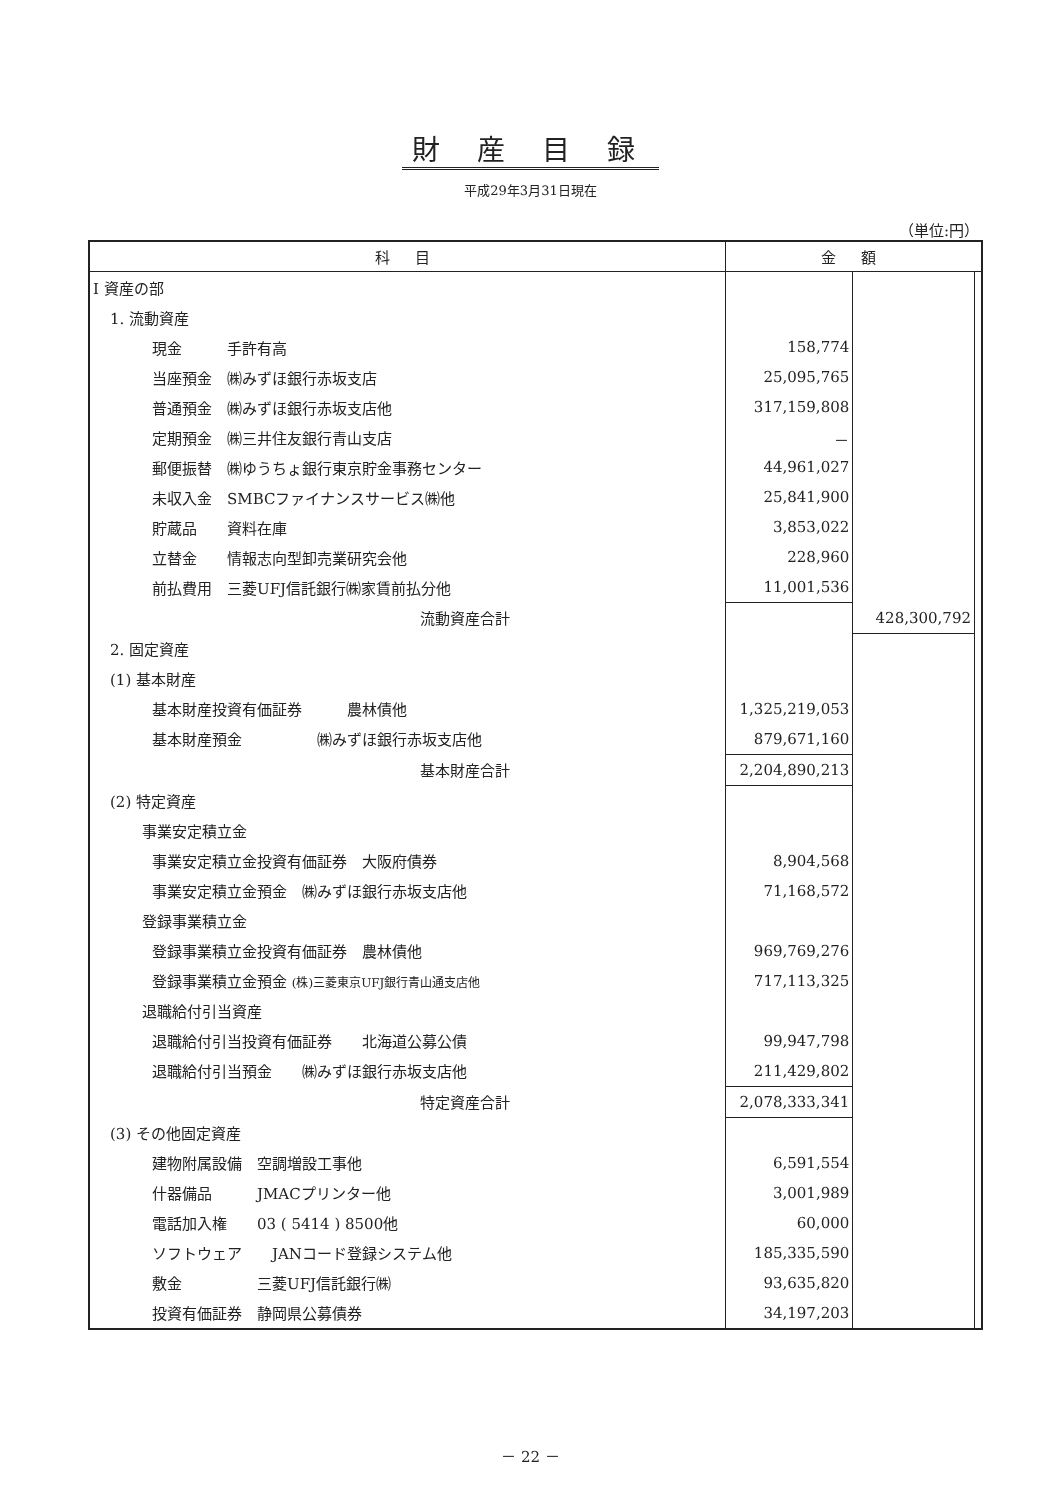財 産 目 録
平成29年3月31日現在
（単位:円）
| 科 目 | 金 額 | | |
| --- | --- | --- | --- |
| Ⅰ 資産の部 | | | |
| 1. 流動資産 | | | |
| 現金 手許有高 | 158,774 | | |
| 当座預金 ㈱みずほ銀行赤坂支店 | 25,095,765 | | |
| 普通預金 ㈱みずほ銀行赤坂支店他 | 317,159,808 | | |
| 定期預金 ㈱三井住友銀行青山支店 | － | | |
| 郵便振替 ㈱ゆうちょ銀行東京貯金事務センター | 44,961,027 | | |
| 未収入金 SMBCファイナンスサービス㈱他 | 25,841,900 | | |
| 貯蔵品 資料在庫 | 3,853,022 | | |
| 立替金 情報志向型卸売業研究会他 | 228,960 | | |
| 前払費用 三菱UFJ信託銀行㈱家賃前払分他 | 11,001,536 | | |
| 流動資産合計 | | 428,300,792 | |
| 2. 固定資産 | | | |
| (1) 基本財産 | | | |
| 基本財産投資有価証券 農林債他 | 1,325,219,053 | | |
| 基本財産預金 ㈱みずほ銀行赤坂支店他 | 879,671,160 | | |
| 基本財産合計 | 2,204,890,213 | | |
| (2) 特定資産 | | | |
| 事業安定積立金 | | | |
| 事業安定積立金投資有価証券 大阪府債券 | 8,904,568 | | |
| 事業安定積立金預金 ㈱みずほ銀行赤坂支店他 | 71,168,572 | | |
| 登録事業積立金 | | | |
| 登録事業積立金投資有価証券 農林債他 | 969,769,276 | | |
| 登録事業積立金預金 (株)三菱東京UFJ銀行青山通支店他 | 717,113,325 | | |
| 退職給付引当資産 | | | |
| 退職給付引当投資有価証券 北海道公募公債 | 99,947,798 | | |
| 退職給付引当預金 ㈱みずほ銀行赤坂支店他 | 211,429,802 | | |
| 特定資産合計 | 2,078,333,341 | | |
| (3) その他固定資産 | | | |
| 建物附属設備 空調増設工事他 | 6,591,554 | | |
| 什器備品 JMACプリンター他 | 3,001,989 | | |
| 電話加入権 03 ( 5414 ) 8500他 | 60,000 | | |
| ソフトウェア JANコード登録システム他 | 185,335,590 | | |
| 敷金 三菱UFJ信託銀行㈱ | 93,635,820 | | |
| 投資有価証券 静岡県公募債券 | 34,197,203 | | |
－ 22 －